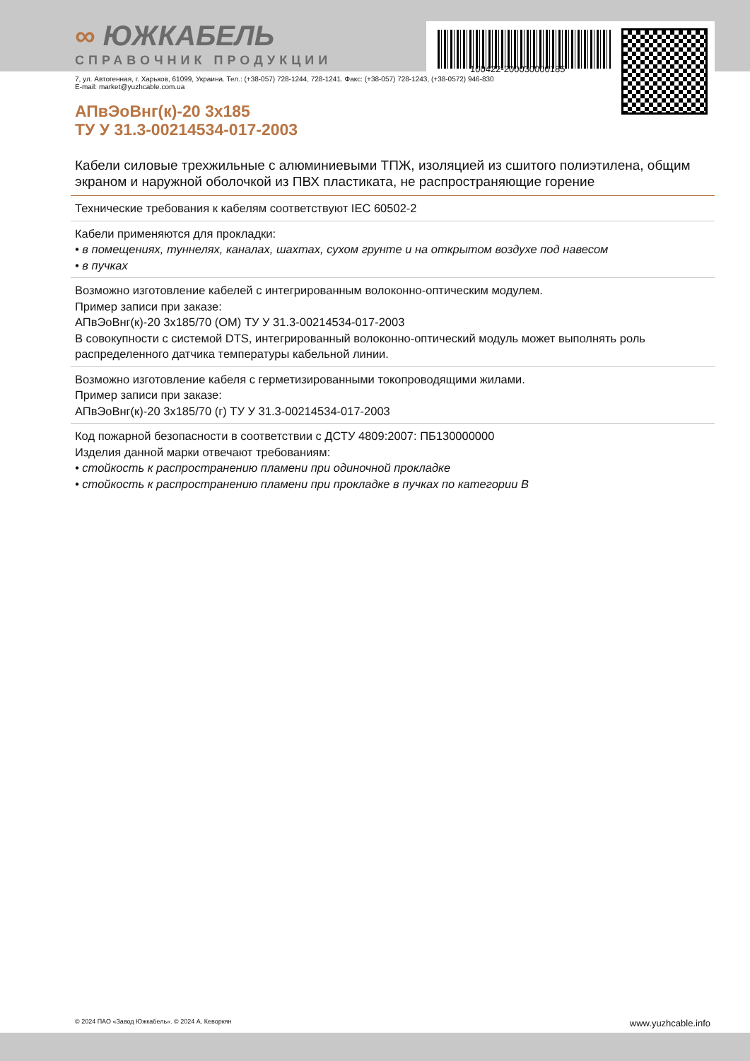100422-200030000185
∞ ЮЖКАБЕЛЬ
СПРАВОЧНИК ПРОДУКЦИИ
7, ул. Автогенная, г. Харьков, 61099, Украина. Тел.: (+38-057) 728-1244, 728-1241. Факс: (+38-057) 728-1243, (+38-0572) 946-830
E-mail: market@yuzhcable.com.ua
АПвЭоВнг(к)-20 3x185
ТУ У 31.3-00214534-017-2003
Кабели силовые трехжильные с алюминиевыми ТПЖ, изоляцией из сшитого полиэтилена, общим экраном и наружной оболочкой из ПВХ пластиката, не распространяющие горение
Технические требования к кабелям соответствуют IEC 60502-2
Кабели применяются для прокладки:
• в помещениях, туннелях, каналах, шахтах, сухом грунте и на открытом воздухе под навесом
• в пучках
Возможно изготовление кабелей с интегрированным волоконно-оптическим модулем.
Пример записи при заказе:
АПвЭоВнг(к)-20 3x185/70 (ОМ) ТУ У 31.3-00214534-017-2003
В совокупности с системой DTS, интегрированный волоконно-оптический модуль может выполнять роль распределенного датчика температуры кабельной линии.
Возможно изготовление кабеля с герметизированными токопроводящими жилами.
Пример записи при заказе:
АПвЭоВнг(к)-20 3x185/70 (г) ТУ У 31.3-00214534-017-2003
Код пожарной безопасности в соответствии с ДСТУ 4809:2007: ПБ130000000
Изделия данной марки отвечают требованиям:
• стойкость к распространению пламени при одиночной прокладке
• стойкость к распространению пламени при прокладке в пучках по категории B
© 2024 ПАО «Завод Южкабель». © 2024 А. Кеворкян www.yuzhcable.info